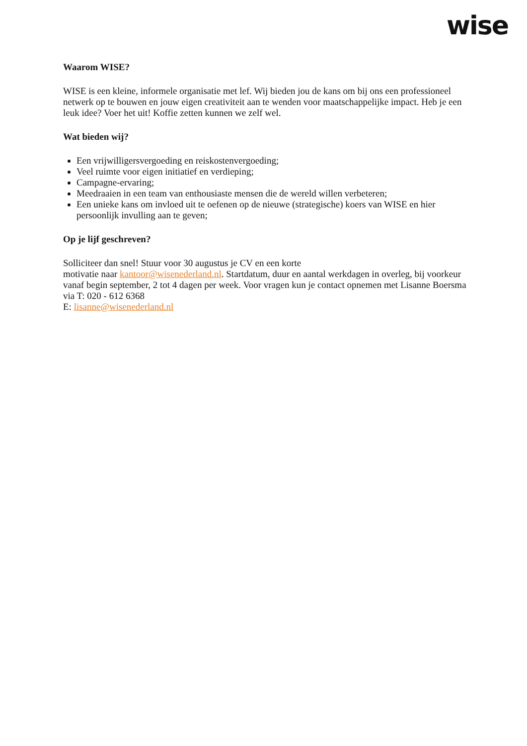wise
Waarom WISE?
WISE is een kleine, informele organisatie met lef. Wij bieden jou de kans om bij ons een professioneel netwerk op te bouwen en jouw eigen creativiteit aan te wenden voor maatschappelijke impact. Heb je een leuk idee? Voer het uit! Koffie zetten kunnen we zelf wel.
Wat bieden wij?
Een vrijwilligersvergoeding en reiskostenvergoeding;
Veel ruimte voor eigen initiatief en verdieping;
Campagne-ervaring;
Meedraaien in een team van enthousiaste mensen die de wereld willen verbeteren;
Een unieke kans om invloed uit te oefenen op de nieuwe (strategische) koers van WISE en hier persoonlijk invulling aan te geven;
Op je lijf geschreven?
Solliciteer dan snel! Stuur voor 30 augustus je CV en een korte
motivatie naar kantoor@wisenederland.nl. Startdatum, duur en aantal werkdagen in overleg, bij voorkeur vanaf begin september, 2 tot 4 dagen per week. Voor vragen kun je contact opnemen met Lisanne Boersma via T: 020 - 612 6368
E: lisanne@wisenederland.nl